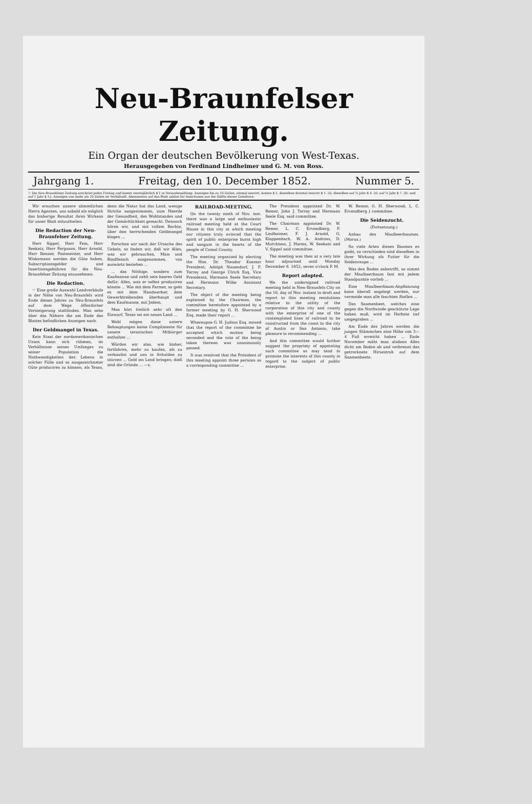Neu-Braunfelser Zeitung.
Ein Organ der deutschen Bevölkerung von West-Texas.
Herausgegeben von Ferdinand Lindheimer und G. M. von Ross.
Jahrgang 1. Freitag, den 10. December 1852. Nummer 5.
☞ Die Neu-Braunfelser Zeitung erscheint jeden Freitag und kostet vierteljährlich $ 1 in Vorausbezahlung. Anzeigen bis zu 10 Zeilen, einmal inserirt, kosten $ 1, dieselben dreimal inserirt $ 1. 50, dieselben auf ¼ Jahr $ 4. 50, auf ½ Jahr $ 7. 50, und auf 1 Jahr $ 12. Anzeigen von mehr als 10 Zeilen im Verhältniß. Abonnenten auf das Blatt zahlen für Insertionen nur die Hälfte dieser Gebühren.
Wir ersuchen unsere sämmtlichen Herrn Agenten, uns sobald als möglich das bisherige Resultat ihres Wirkens für unser Blatt mitzutheilen.
Die Redaction der Neu-Braunfelser Zeitung.
Herr Sippel, Herr Fein, Herr Seekatz, Herr Ferguson, Herr Arnold, Herr Benner, Postmeister, und Herr Wiskemann werden die Güte haben, Subscriptionsgelder und Insertionsgebühren für die Neu-Braunfelser Zeitung anzunehmen.
Die Redaction.
☞ Eine große Auswahl Landverkäufe in der Nähe von Neu-Braunfels wird Ende dieses Jahres zu Neu-Braunfels auf dem Wege öffentlicher Versteigerung stattfinden. Man sehe über das Nähere die am Ende des Blattes befindlichen Anzeigen nach.
Der Geldmangel in Texas.
Kein Staat der nordamerikanischen Union kann sich rühmen, im Verhältnisse seines Umfanges zu seiner Population die Nothwendigkeiten des Lebens in solcher Fülle und so ausgezeichneter Güte produciren zu können, als Texas, denn die Natur hat das Land, wenige Striche ausgenommen, zum Heerde der Gesundheit, des Wohlstandes und der Gemächlichkeit gemacht. Dennoch hören wir, und mit vollem Rechte, über den herrschenden Geldmangel klagen ...
Forschen wir nach der Ursache des Uebels, so finden wir, daß wir Alles, was wir gebrauchen, Mais und Rindfleisch ausgenommen, von auswärts beziehen ...
... das Nöthige, sondern zum Kaufmanne und zahlt sein baares Geld dafür; Alles, was er selbst produziren könnte ... Wie mit dem Farmer, so geht es mit dem Handwerker, dem Gewerbtreibenden überhaupt und dem Kaufmanne, mit Jedem.
Man hört freilich sehr oft den Einwurf, Texas sei ein neues Land ...
Wohl mögen diese unsere Behauptungen keine Complimente für unsere teranischen Mitbürger enthalten ...
Würden wir also, wie bisher, fortfahren, mehr zu kaufen, als zu verkaufen und uns in Schulden zu stürzen ... Geld ins Land bringen; dieß sind die Gründe ... —s.
RAILROAD-MEETING.
On the twenty ninth of Nov. inst. there was a large and enthusiastic railroad meeting held at the Court House in this city at which meeting our citizens truly evinced that the spirit of public enterprise burnt high and sanguin in the hearts of the people of Comal County.
The meeting organized by electing the Hon. Dr. Theodor Koester President, Adolph Nauendorf, J. F. Torrey and George Ulrich Esq. Vice Presidents, Hermann Seele Secretary and Hermann Wilke Assistant Secretary.
The object of the meeting being explained by the Chairman, the committee heretofore appointed by a former meeting by G. H. Sherwood Esq. made their report ...
Whereupon G. H. Judson Esq. moved that the report of the committee be accepted which motion being seconded and the vote of the being taken thereon was unanimously passed.
It was resolved that the President of this meeting appoint three persons as a corresponding committee ...
The President appointed Dr. W. Remer, John J. Torrey and Hermann Seele Esq. said committee.
The Chairman appointed Dr. W. Remer, L. C. Ervendberg, F. Lindheimer, F. J. Arnold, G. Klappenbach, W. A. Andross, D. Murchison, J. Harms, W. Seekatz and V. Sippel said committee.
The meeting was then at a very late hour adjourned until Monday December 6. 1852, seven o'clock P. M.
Report adopted.
We the undersigned railroad meeting held in New-Braunfels City on the 16. day of Nov. instant to draft and report to this meeting resolutions relative to the utility of the corporation of this city and county with the enterprise of one of the contemplated lines of railroad to be constructed from the coast to the city of Austin or San Antonio, take pleasure in recommending ...
And this committee would further suggest the propriety of appointing such committee as may tend to promote the interests of this county in regard to the subject of public enterprise.
W. Remer, G. H. Sherwood, L. C. Ervendberg } committee.
Die Seidenzucht.
(Fortsetzung.)
Anbau des Maulbeerbaumes. (Morus.)
So viele Arten dieses Baumes es giebt, so verschieden sind dieselben in ihrer Wirkung als Futter für die Seidenraupe ...
Was den Boden anbetrifft, so nimmt der Maulbeerbaum fast mit jedem Standpunkte vorlieb ...
Eine Maulbeerbaum-Anpflanzung kann überall angelegt werden, nur vermeide man alle feuchten Stellen ...
Das Saamenbeet, welches eine gegen die Nordwinde geschützte Lage haben muß, wird im Herbste tief umgegraben ...
Am Ende des Jahres werden die jungen Stämmchen eine Höhe von 3—4 Fuß erreicht haben ... Ende November mäht man alsdann Alles dicht am Boden ab und verbrennt das getrocknete Hirsestroh auf dem Saamenbeete.